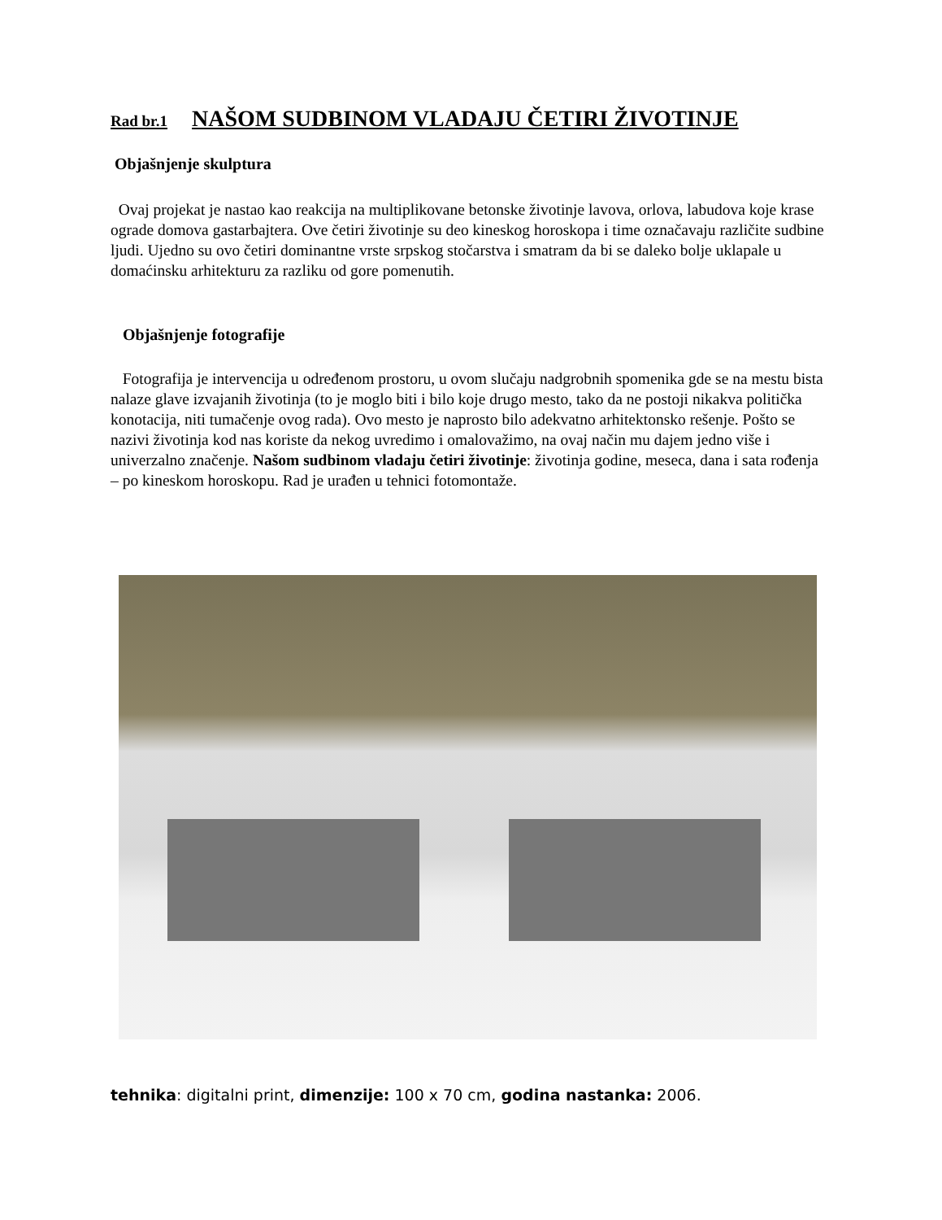Rad br.1 NAŠOM SUDBINOM VLADAJU ČETIRI ŽIVOTINJE
Objašnjenje skulptura
Ovaj projekat je nastao kao reakcija na multiplikovane betonske životinje lavova, orlova, labudova koje krase ograde domova gastarbajtera. Ove četiri životinje su deo kineskog horoskopa i time označavaju različite sudbine ljudi. Ujedno su ovo četiri dominantne vrste srpskog stočarstva i smatram da bi se daleko bolje uklapale u domaćinsku arhitekturu za razliku od gore pomenutih.
Objašnjenje fotografije
Fotografija je intervencija u određenom prostoru, u ovom slučaju nadgrobnih spomenika gde se na mestu bista nalaze glave izvajanih životinja (to je moglo biti i bilo koje drugo mesto, tako da ne postoji nikakva politička konotacija, niti tumačenje ovog rada). Ovo mesto je naprosto bilo adekvatno arhitektonsko rešenje. Pošto se nazivi životinja kod nas koriste da nekog uvredimo i omalovažimo, na ovaj način mu dajem jedno više i univerzalno značenje. Našom sudbinom vladaju četiri životinje: životinja godine, meseca, dana i sata rođenja – po kineskom horoskopu. Rad je urađen u tehnici fotomontaže.
tehnika: digitalni print, dimenzije: 100 x 70 cm, godina nastanka: 2006.